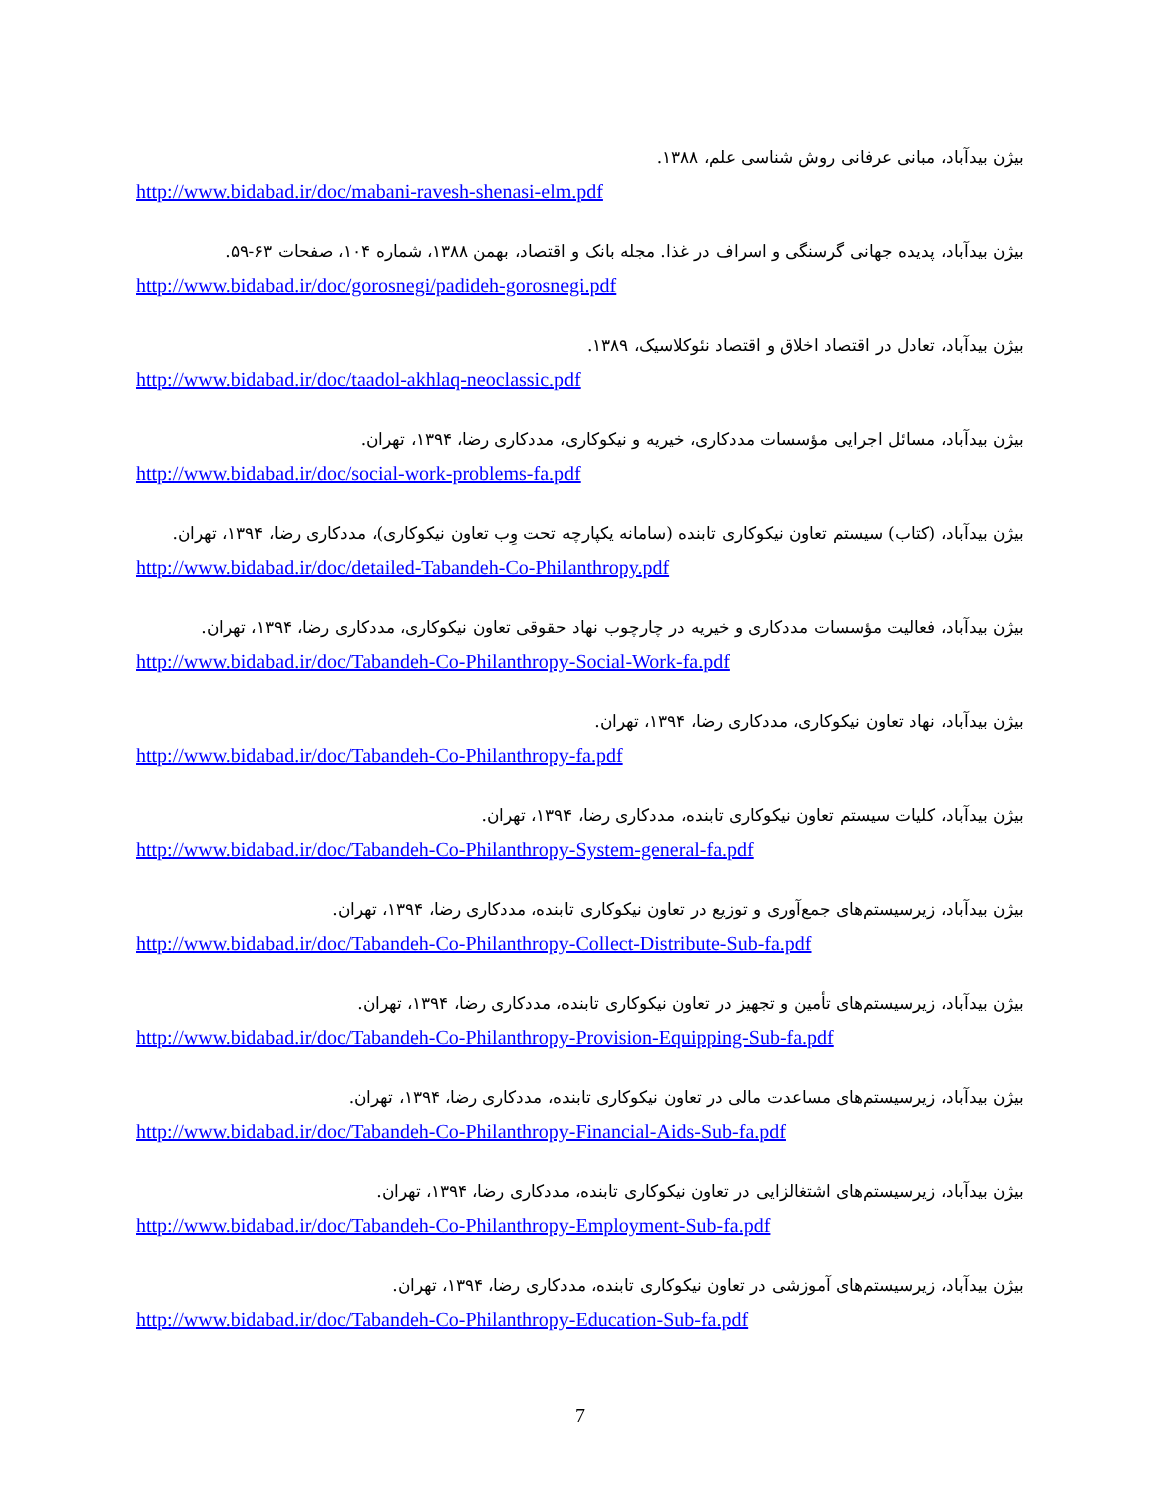بیژن بیدآباد، مبانی عرفانی روش شناسی علم، ۱۳۸۸.
http://www.bidabad.ir/doc/mabani-ravesh-shenasi-elm.pdf
بیژن بیدآباد، پدیده جهانی گرسنگی و اسراف در غذا. مجله بانک و اقتصاد، بهمن ۱۳۸۸، شماره ۱۰۴، صفحات ۶۳-۵۹.
http://www.bidabad.ir/doc/gorosnegi/padideh-gorosnegi.pdf
بیژن بیدآباد، تعادل در اقتصاد اخلاق و اقتصاد نئوکلاسیک، ۱۳۸۹.
http://www.bidabad.ir/doc/taadol-akhlaq-neoclassic.pdf
بیژن بیدآباد، مسائل اجرایی مؤسسات مددکاری، خیریه و نیکوکاری، مددکاری رضا، ۱۳۹۴، تهران.
http://www.bidabad.ir/doc/social-work-problems-fa.pdf
بیژن بیدآباد، (کتاب) سیستم تعاون نیکوکاری تابنده (سامانه یکپارچه تحت وِب تعاون نیکوکاری)، مددکاری رضا، ۱۳۹۴، تهران.
http://www.bidabad.ir/doc/detailed-Tabandeh-Co-Philanthropy.pdf
بیژن بیدآباد، فعالیت مؤسسات مددکاری و خیریه در چارچوب نهاد حقوقی تعاون نیکوکاری، مددکاری رضا، ۱۳۹۴، تهران.
http://www.bidabad.ir/doc/Tabandeh-Co-Philanthropy-Social-Work-fa.pdf
بیژن بیدآباد، نهاد تعاون نیکوکاری، مددکاری رضا، ۱۳۹۴، تهران.
http://www.bidabad.ir/doc/Tabandeh-Co-Philanthropy-fa.pdf
بیژن بیدآباد، کلیات سیستم تعاون نیکوکاری تابنده، مددکاری رضا، ۱۳۹۴، تهران.
http://www.bidabad.ir/doc/Tabandeh-Co-Philanthropy-System-general-fa.pdf
بیژن بیدآباد، زیرسیستم‌های جمع‌آوری و توزیع در تعاون نیکوکاری تابنده، مددکاری رضا، ۱۳۹۴، تهران.
http://www.bidabad.ir/doc/Tabandeh-Co-Philanthropy-Collect-Distribute-Sub-fa.pdf
بیژن بیدآباد، زیرسیستم‌های تأمین و تجهیز در تعاون نیکوکاری تابنده، مددکاری رضا، ۱۳۹۴، تهران.
http://www.bidabad.ir/doc/Tabandeh-Co-Philanthropy-Provision-Equipping-Sub-fa.pdf
بیژن بیدآباد، زیرسیستم‌های مساعدت مالی در تعاون نیکوکاری تابنده، مددکاری رضا، ۱۳۹۴، تهران.
http://www.bidabad.ir/doc/Tabandeh-Co-Philanthropy-Financial-Aids-Sub-fa.pdf
بیژن بیدآباد، زیرسیستم‌های اشتغالزایی در تعاون نیکوکاری تابنده، مددکاری رضا، ۱۳۹۴، تهران.
http://www.bidabad.ir/doc/Tabandeh-Co-Philanthropy-Employment-Sub-fa.pdf
بیژن بیدآباد، زیرسیستم‌های آموزشی در تعاون نیکوکاری تابنده، مددکاری رضا، ۱۳۹۴، تهران.
http://www.bidabad.ir/doc/Tabandeh-Co-Philanthropy-Education-Sub-fa.pdf
7